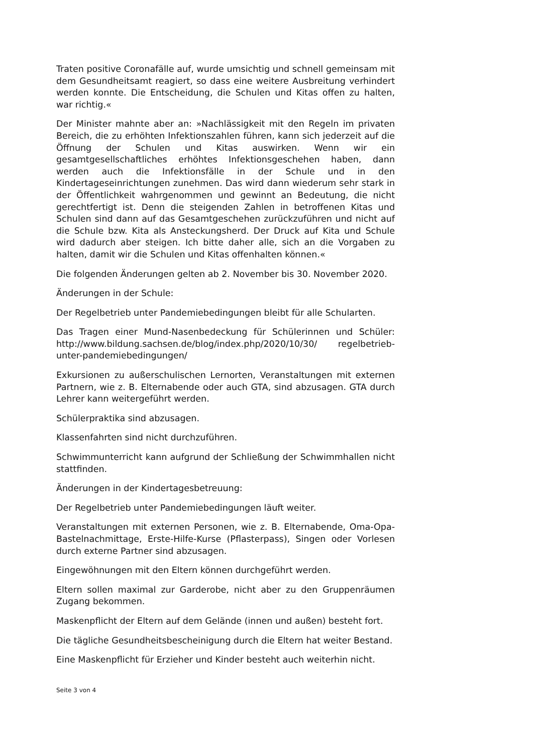Traten positive Coronafälle auf, wurde umsichtig und schnell gemeinsam mit dem Gesundheitsamt reagiert, so dass eine weitere Ausbreitung verhindert werden konnte. Die Entscheidung, die Schulen und Kitas offen zu halten, war richtig.«
Der Minister mahnte aber an: »Nachlässigkeit mit den Regeln im privaten Bereich, die zu erhöhten Infektionszahlen führen, kann sich jederzeit auf die Öffnung der Schulen und Kitas auswirken. Wenn wir ein gesamtgesellschaftliches erhöhtes Infektionsgeschehen haben, dann werden auch die Infektionsfälle in der Schule und in den Kindertageseinrichtungen zunehmen. Das wird dann wiederum sehr stark in der Öffentlichkeit wahrgenommen und gewinnt an Bedeutung, die nicht gerechtfertigt ist. Denn die steigenden Zahlen in betroffenen Kitas und Schulen sind dann auf das Gesamtgeschehen zurückzuführen und nicht auf die Schule bzw. Kita als Ansteckungsherd. Der Druck auf Kita und Schule wird dadurch aber steigen. Ich bitte daher alle, sich an die Vorgaben zu halten, damit wir die Schulen und Kitas offenhalten können.«
Die folgenden Änderungen gelten ab 2. November bis 30. November 2020.
Änderungen in der Schule:
Der Regelbetrieb unter Pandemiebedingungen bleibt für alle Schularten.
Das Tragen einer Mund-Nasenbedeckung für Schülerinnen und Schüler: http://www.bildung.sachsen.de/blog/index.php/2020/10/30/ regelbetrieb-unter-pandemiebedingungen/
Exkursionen zu außerschulischen Lernorten, Veranstaltungen mit externen Partnern, wie z. B. Elternabende oder auch GTA, sind abzusagen. GTA durch Lehrer kann weitergeführt werden.
Schülerpraktika sind abzusagen.
Klassenfahrten sind nicht durchzuführen.
Schwimmunterricht kann aufgrund der Schließung der Schwimmhallen nicht stattfinden.
Änderungen in der Kindertagesbetreuung:
Der Regelbetrieb unter Pandemiebedingungen läuft weiter.
Veranstaltungen mit externen Personen, wie z. B. Elternabende, Oma-Opa-Bastelnachmittage, Erste-Hilfe-Kurse (Pflasterpass), Singen oder Vorlesen durch externe Partner sind abzusagen.
Eingewöhnungen mit den Eltern können durchgeführt werden.
Eltern sollen maximal zur Garderobe, nicht aber zu den Gruppenräumen Zugang bekommen.
Maskenpflicht der Eltern auf dem Gelände (innen und außen) besteht fort.
Die tägliche Gesundheitsbescheinigung durch die Eltern hat weiter Bestand.
Eine Maskenpflicht für Erzieher und Kinder besteht auch weiterhin nicht.
Seite 3 von 4